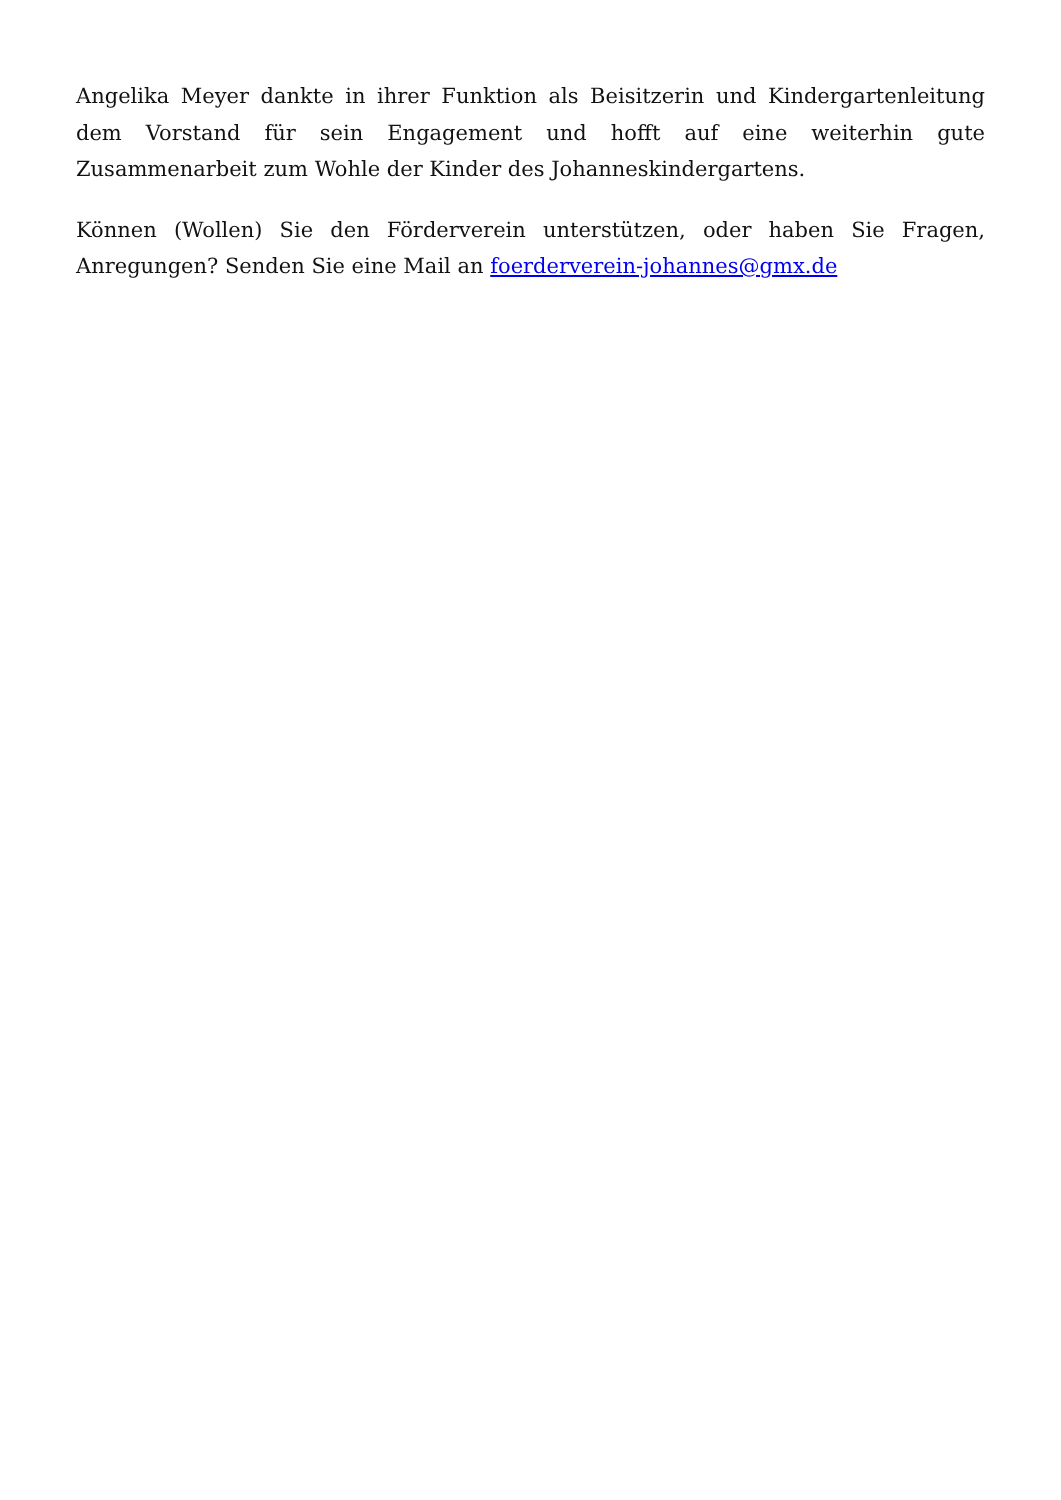Angelika Meyer dankte in ihrer Funktion als Beisitzerin und Kindergartenleitung dem Vorstand für sein Engagement und hofft auf eine weiterhin gute Zusammenarbeit zum Wohle der Kinder des Johanneskindergartens.
Können (Wollen) Sie den Förderverein unterstützen, oder haben Sie Fragen, Anregungen? Senden Sie eine Mail an foerderverein-johannes@gmx.de